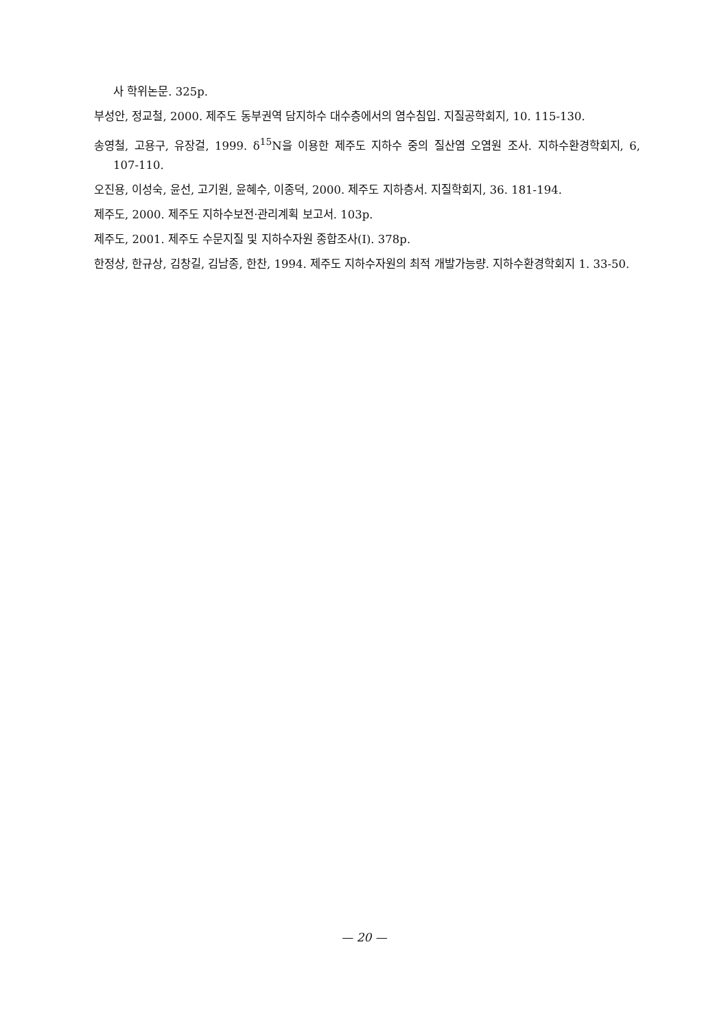사 학위논문. 325p.
부성안, 정교철, 2000. 제주도 동부권역 담지하수 대수층에서의 염수침입. 지질공학회지, 10. 115-130.
송영철, 고용구, 유장걸, 1999. δ<sup>15</sup>N을 이용한 제주도 지하수 중의 질산염 오염원 조사. 지하수환경학회지, 6, 107-110.
오진용, 이성숙, 윤선, 고기원, 윤혜수, 이종덕, 2000. 제주도 지하층서. 지질학회지, 36. 181-194.
제주도, 2000. 제주도 지하수보전·관리계획 보고서. 103p.
제주도, 2001. 제주도 수문지질 및 지하수자원 종합조사(I). 378p.
한정상, 한규상, 김창길, 김남종, 한찬, 1994. 제주도 지하수자원의 최적 개발가능량. 지하수환경학회지 1. 33-50.
— 20 —